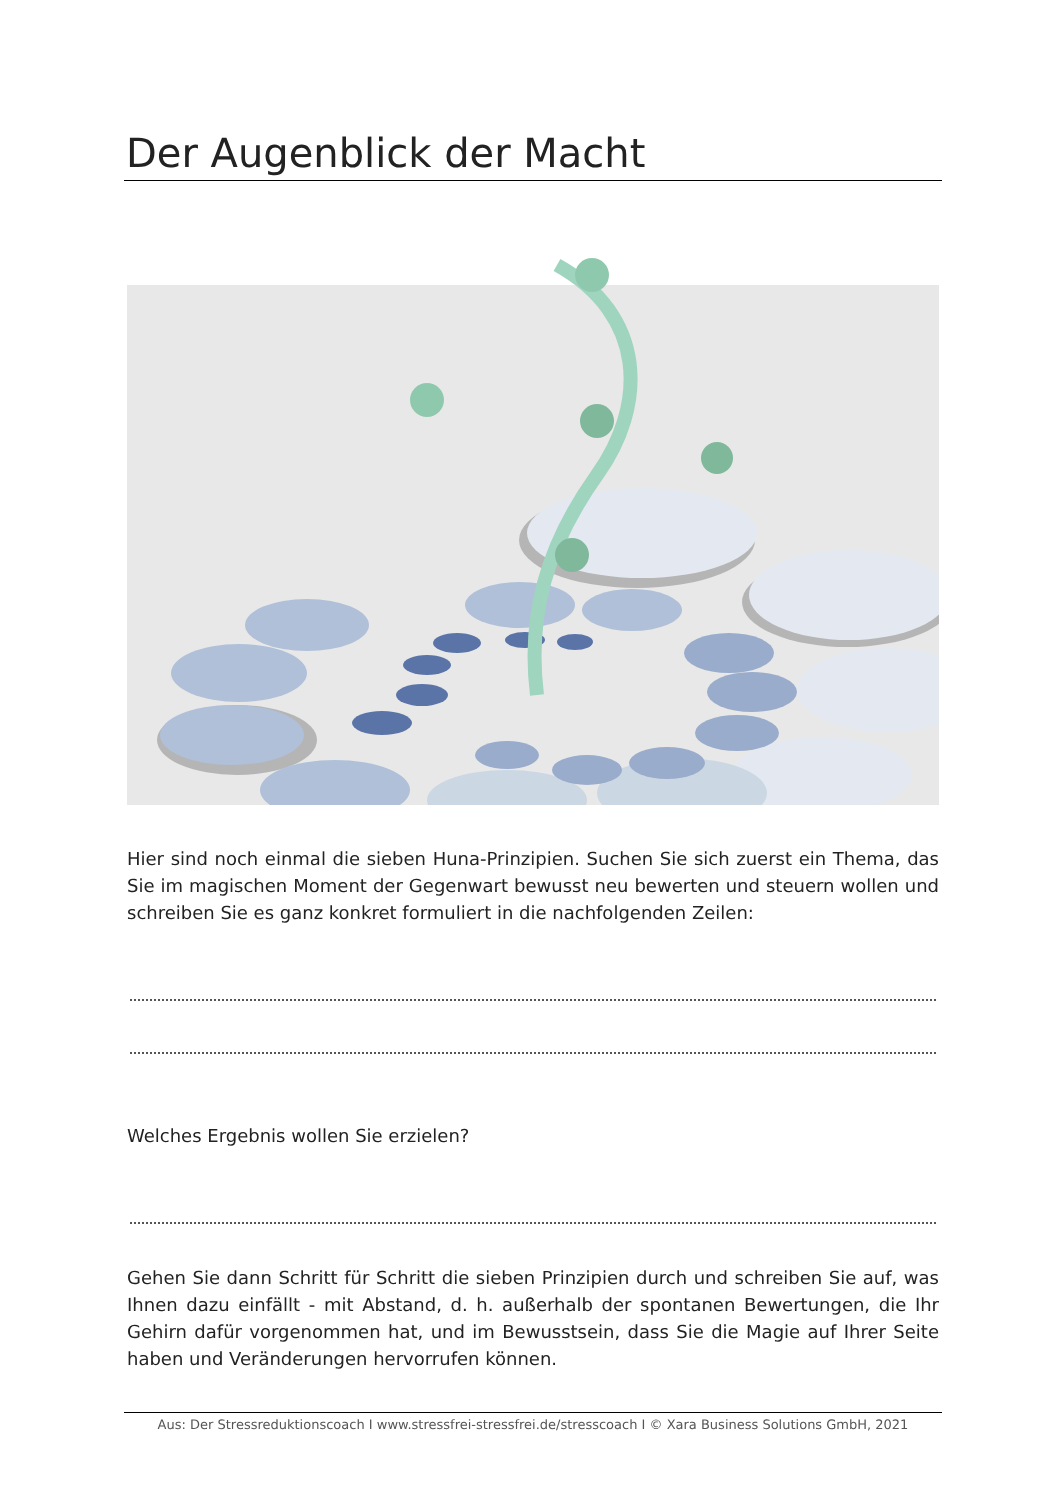Der Augenblick der Macht
Hier sind noch einmal die sieben Huna-Prinzipien. Suchen Sie sich zuerst ein Thema, das Sie im magischen Moment der Gegenwart bewusst neu bewerten und steuern wollen und schreiben Sie es ganz konkret formuliert in die nachfolgenden Zeilen:
Welches Ergebnis wollen Sie erzielen?
Gehen Sie dann Schritt für Schritt die sieben Prinzipien durch und schreiben Sie auf, was Ihnen dazu einfällt - mit Abstand, d. h. außerhalb der spontanen Bewertungen, die Ihr Gehirn dafür vorgenommen hat, und im Bewusstsein, dass Sie die Magie auf Ihrer Seite haben und Veränderungen hervorrufen können.
Aus: Der Stressreduktionscoach I www.stressfrei-stressfrei.de/stresscoach I © Xara Business Solutions GmbH, 2021